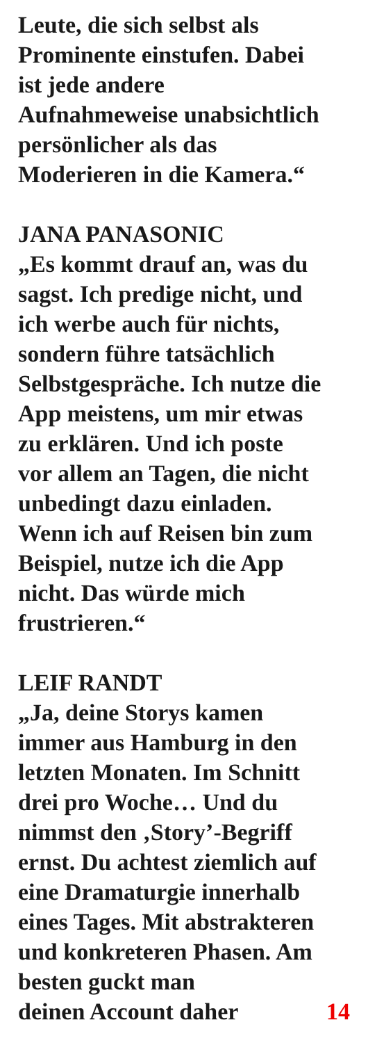Leute, die sich selbst als
Prominente einstufen. Dabei
ist jede andere
Aufnahmeweise unabsichtlich
persönlicher als das
Moderieren in die Kamera.“
JANA PANASONIC
„Es kommt drauf an, was du
sagst. Ich predige nicht, und
ich werbe auch für nichts,
sondern führe tatsächlich
Selbstgespräche. Ich nutze die
App meistens, um mir etwas
zu erklären. Und ich poste
vor allem an Tagen, die nicht
unbedingt dazu einladen.
Wenn ich auf Reisen bin zum
Beispiel, nutze ich die App
nicht. Das würde mich
frustrieren.“
LEIF RANDT
„Ja, deine Storys kamen
immer aus Hamburg in den
letzten Monaten. Im Schnitt
drei pro Woche… Und du
nimmst den ‚Story’-Begriff
ernst. Du achtest ziemlich auf
eine Dramaturgie innerhalb
eines Tages. Mit abstrakteren
und konkreteren Phasen. Am
besten guckt man
deinen Account daher 14